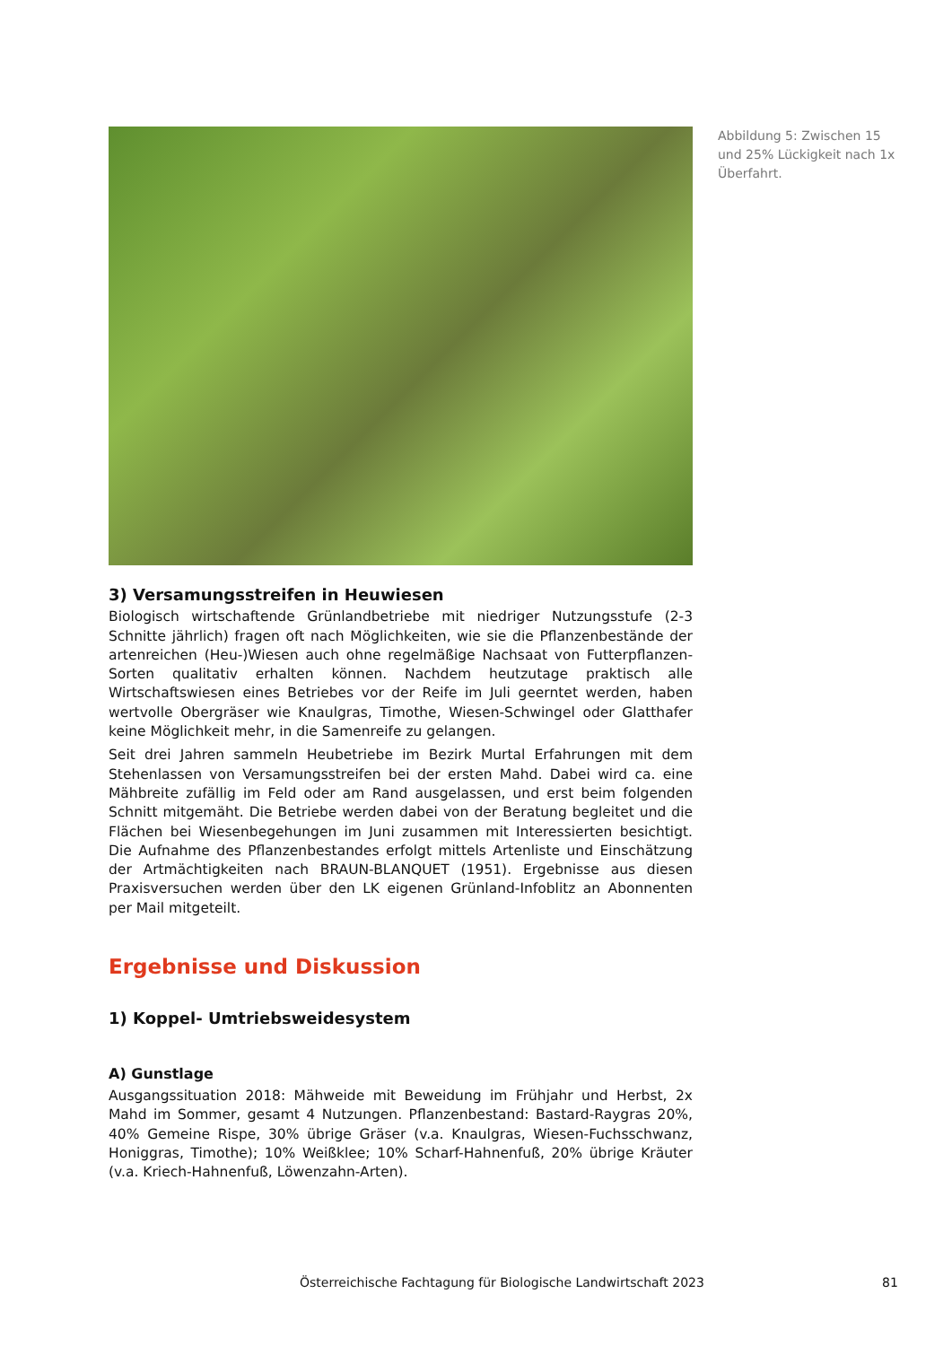Abbildung 5: Zwischen 15 und 25% Lückigkeit nach 1x Überfahrt.
3) Versamungsstreifen in Heuwiesen
Biologisch wirtschaftende Grünlandbetriebe mit niedriger Nutzungsstufe (2-3 Schnitte jährlich) fragen oft nach Möglichkeiten, wie sie die Pflanzenbestände der artenreichen (Heu-)Wiesen auch ohne regelmäßige Nachsaat von Futterpflanzen- Sorten qualitativ erhalten können. Nachdem heutzutage praktisch alle Wirtschaftswiesen eines Betriebes vor der Reife im Juli geerntet werden, haben wertvolle Obergräser wie Knaulgras, Timothe, Wiesen-Schwingel oder Glatthafer keine Möglichkeit mehr, in die Samenreife zu gelangen.
Seit drei Jahren sammeln Heubetriebe im Bezirk Murtal Erfahrungen mit dem Stehenlassen von Versamungsstreifen bei der ersten Mahd. Dabei wird ca. eine Mähbreite zufällig im Feld oder am Rand ausgelassen, und erst beim folgenden Schnitt mitgemäht. Die Betriebe werden dabei von der Beratung begleitet und die Flächen bei Wiesenbegehungen im Juni zusammen mit Interessierten besichtigt. Die Aufnahme des Pflanzenbestandes erfolgt mittels Artenliste und Einschätzung der Artmächtigkeiten nach BRAUN-BLANQUET (1951). Ergebnisse aus diesen Praxisversuchen werden über den LK eigenen Grünland-Infoblitz an Abonnenten per Mail mitgeteilt.
Ergebnisse und Diskussion
1) Koppel- Umtriebsweidesystem
A) Gunstlage
Ausgangssituation 2018: Mähweide mit Beweidung im Frühjahr und Herbst, 2x Mahd im Sommer, gesamt 4 Nutzungen. Pflanzenbestand: Bastard-Raygras 20%, 40% Gemeine Rispe, 30% übrige Gräser (v.a. Knaulgras, Wiesen-Fuchsschwanz, Honiggras, Timothe); 10% Weißklee; 10% Scharf-Hahnenfuß, 20% übrige Kräuter (v.a. Kriech-Hahnenfuß, Löwenzahn-Arten).
Österreichische Fachtagung für Biologische Landwirtschaft 2023 81